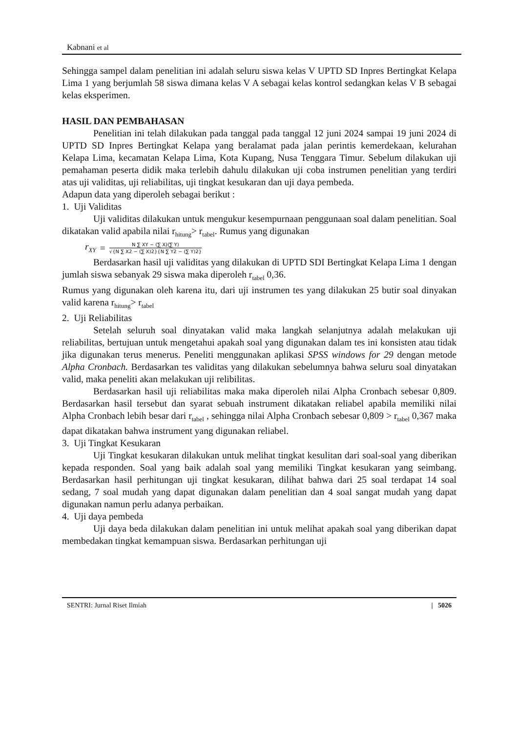Kabnani et al
Sehingga sampel dalam penelitian ini adalah seluru siswa kelas V UPTD SD Inpres Bertingkat Kelapa Lima 1 yang berjumlah 58 siswa dimana kelas V A sebagai kelas kontrol sedangkan kelas V B sebagai kelas eksperimen.
HASIL DAN PEMBAHASAN
Penelitian ini telah dilakukan pada tanggal pada tanggal 12 juni 2024 sampai 19 juni 2024 di UPTD SD Inpres Bertingkat Kelapa yang beralamat pada jalan perintis kemerdekaan, kelurahan Kelapa Lima, kecamatan Kelapa Lima, Kota Kupang, Nusa Tenggara Timur. Sebelum dilakukan uji pemahaman peserta didik maka terlebih dahulu dilakukan uji coba instrumen penelitian yang terdiri atas uji validitas, uji reliabilitas, uji tingkat kesukaran dan uji daya pembeda.
Adapun data yang diperoleh sebagai berikut :
1. Uji Validitas
Uji validitas dilakukan untuk mengukur kesempurnaan penggunaan soal dalam penelitian. Soal dikatakan valid apabila nilai r<sub>hitung</sub>> r<sub>tabel</sub>. Rumus yang digunakan
r<sub>XY</sub> = N ∑ XY − (∑ X)(∑ Y) √{N ∑ X2 − (∑ X)2}{N ∑ Y2 − (∑ Y)2}
Berdasarkan hasil uji validitas yang dilakukan di UPTD SDI Bertingkat Kelapa Lima 1 dengan jumlah siswa sebanyak 29 siswa maka diperoleh r<sub>tabel</sub> 0,36.
Rumus yang digunakan oleh karena itu, dari uji instrumen tes yang dilakukan 25 butir soal dinyakan valid karena r<sub>hitung</sub>> r<sub>tabel</sub>
2. Uji Reliabilitas
Setelah seluruh soal dinyatakan valid maka langkah selanjutnya adalah melakukan uji reliabilitas, bertujuan untuk mengetahui apakah soal yang digunakan dalam tes ini konsisten atau tidak jika digunakan terus menerus. Peneliti menggunakan aplikasi SPSS windows for 29 dengan metode Alpha Cronbach. Berdasarkan tes validitas yang dilakukan sebelumnya bahwa seluru soal dinyatakan valid, maka peneliti akan melakukan uji relibilitas.
Berdasarkan hasil uji reliabilitas maka maka diperoleh nilai Alpha Cronbach sebesar 0,809. Berdasarkan hasil tersebut dan syarat sebuah instrument dikatakan reliabel apabila memiliki nilai Alpha Cronbach lebih besar dari r<sub>tabel</sub> , sehingga nilai Alpha Cronbach sebesar 0,809 > r<sub>tabel</sub> 0,367 maka dapat dikatakan bahwa instrument yang digunakan reliabel.
3. Uji Tingkat Kesukaran
Uji Tingkat kesukaran dilakukan untuk melihat tingkat kesulitan dari soal-soal yang diberikan kepada responden. Soal yang baik adalah soal yang memiliki Tingkat kesukaran yang seimbang. Berdasarkan hasil perhitungan uji tingkat kesukaran, dilihat bahwa dari 25 soal terdapat 14 soal sedang, 7 soal mudah yang dapat digunakan dalam penelitian dan 4 soal sangat mudah yang dapat digunakan namun perlu adanya perbaikan.
4. Uji daya pembeda
Uji daya beda dilakukan dalam penelitian ini untuk melihat apakah soal yang diberikan dapat membedakan tingkat kemampuan siswa. Berdasarkan perhitungan uji
SENTRI: Jurnal Riset Ilmiah | 5026